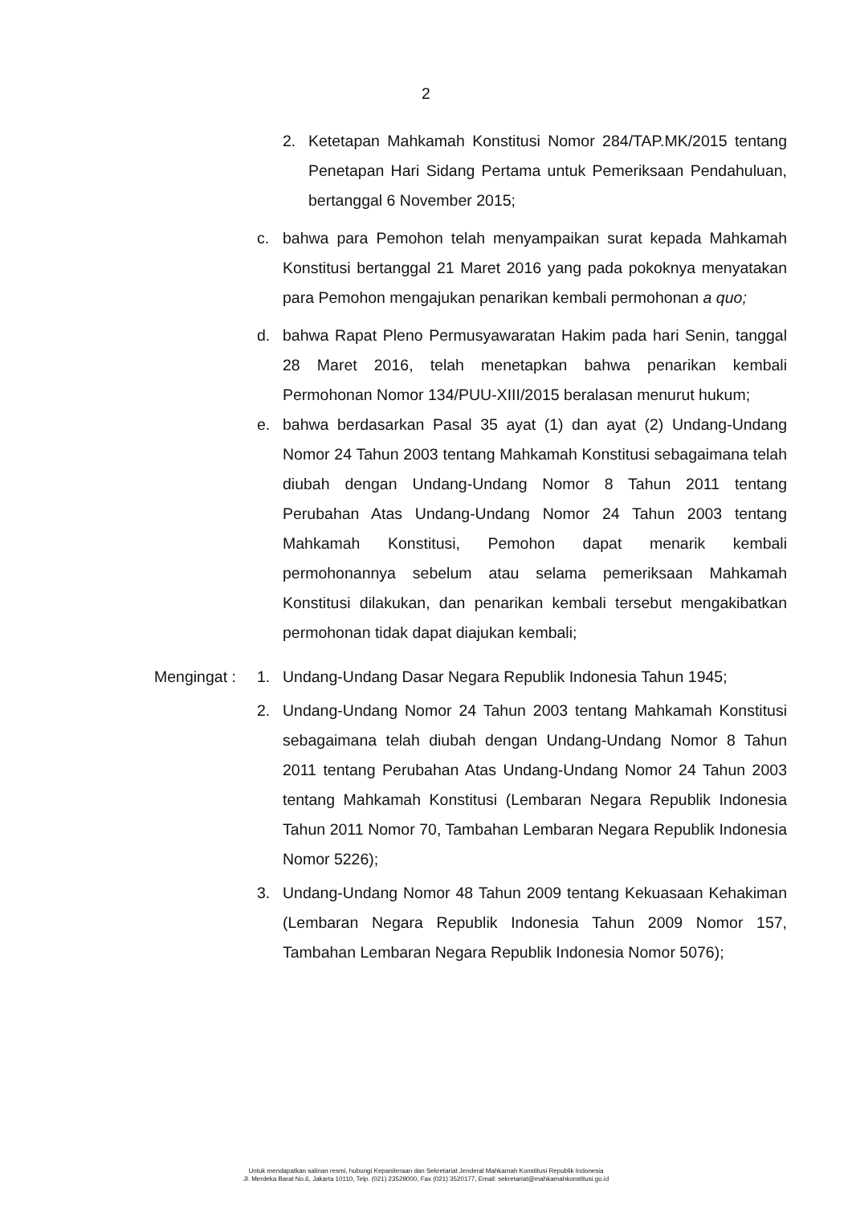2
2. Ketetapan Mahkamah Konstitusi Nomor 284/TAP.MK/2015 tentang Penetapan Hari Sidang Pertama untuk Pemeriksaan Pendahuluan, bertanggal 6 November 2015;
c. bahwa para Pemohon telah menyampaikan surat kepada Mahkamah Konstitusi bertanggal 21 Maret 2016 yang pada pokoknya menyatakan para Pemohon mengajukan penarikan kembali permohonan a quo;
d. bahwa Rapat Pleno Permusyawaratan Hakim pada hari Senin, tanggal 28 Maret 2016, telah menetapkan bahwa penarikan kembali Permohonan Nomor 134/PUU-XIII/2015 beralasan menurut hukum;
e. bahwa berdasarkan Pasal 35 ayat (1) dan ayat (2) Undang-Undang Nomor 24 Tahun 2003 tentang Mahkamah Konstitusi sebagaimana telah diubah dengan Undang-Undang Nomor 8 Tahun 2011 tentang Perubahan Atas Undang-Undang Nomor 24 Tahun 2003 tentang Mahkamah Konstitusi, Pemohon dapat menarik kembali permohonannya sebelum atau selama pemeriksaan Mahkamah Konstitusi dilakukan, dan penarikan kembali tersebut mengakibatkan permohonan tidak dapat diajukan kembali;
Mengingat :
1. Undang-Undang Dasar Negara Republik Indonesia Tahun 1945;
2. Undang-Undang Nomor 24 Tahun 2003 tentang Mahkamah Konstitusi sebagaimana telah diubah dengan Undang-Undang Nomor 8 Tahun 2011 tentang Perubahan Atas Undang-Undang Nomor 24 Tahun 2003 tentang Mahkamah Konstitusi (Lembaran Negara Republik Indonesia Tahun 2011 Nomor 70, Tambahan Lembaran Negara Republik Indonesia Nomor 5226);
3. Undang-Undang Nomor 48 Tahun 2009 tentang Kekuasaan Kehakiman (Lembaran Negara Republik Indonesia Tahun 2009 Nomor 157, Tambahan Lembaran Negara Republik Indonesia Nomor 5076);
Untuk mendapatkan salinan resmi, hubungi Kepaniteraan dan Sekretariat Jenderal Mahkamah Konstitusi Republik Indonesia
Jl. Merdeka Barat No.6, Jakarta 10110, Telp. (021) 23529000, Fax (021) 3520177, Email: sekretariat@mahkamahkonstitusi.go.id